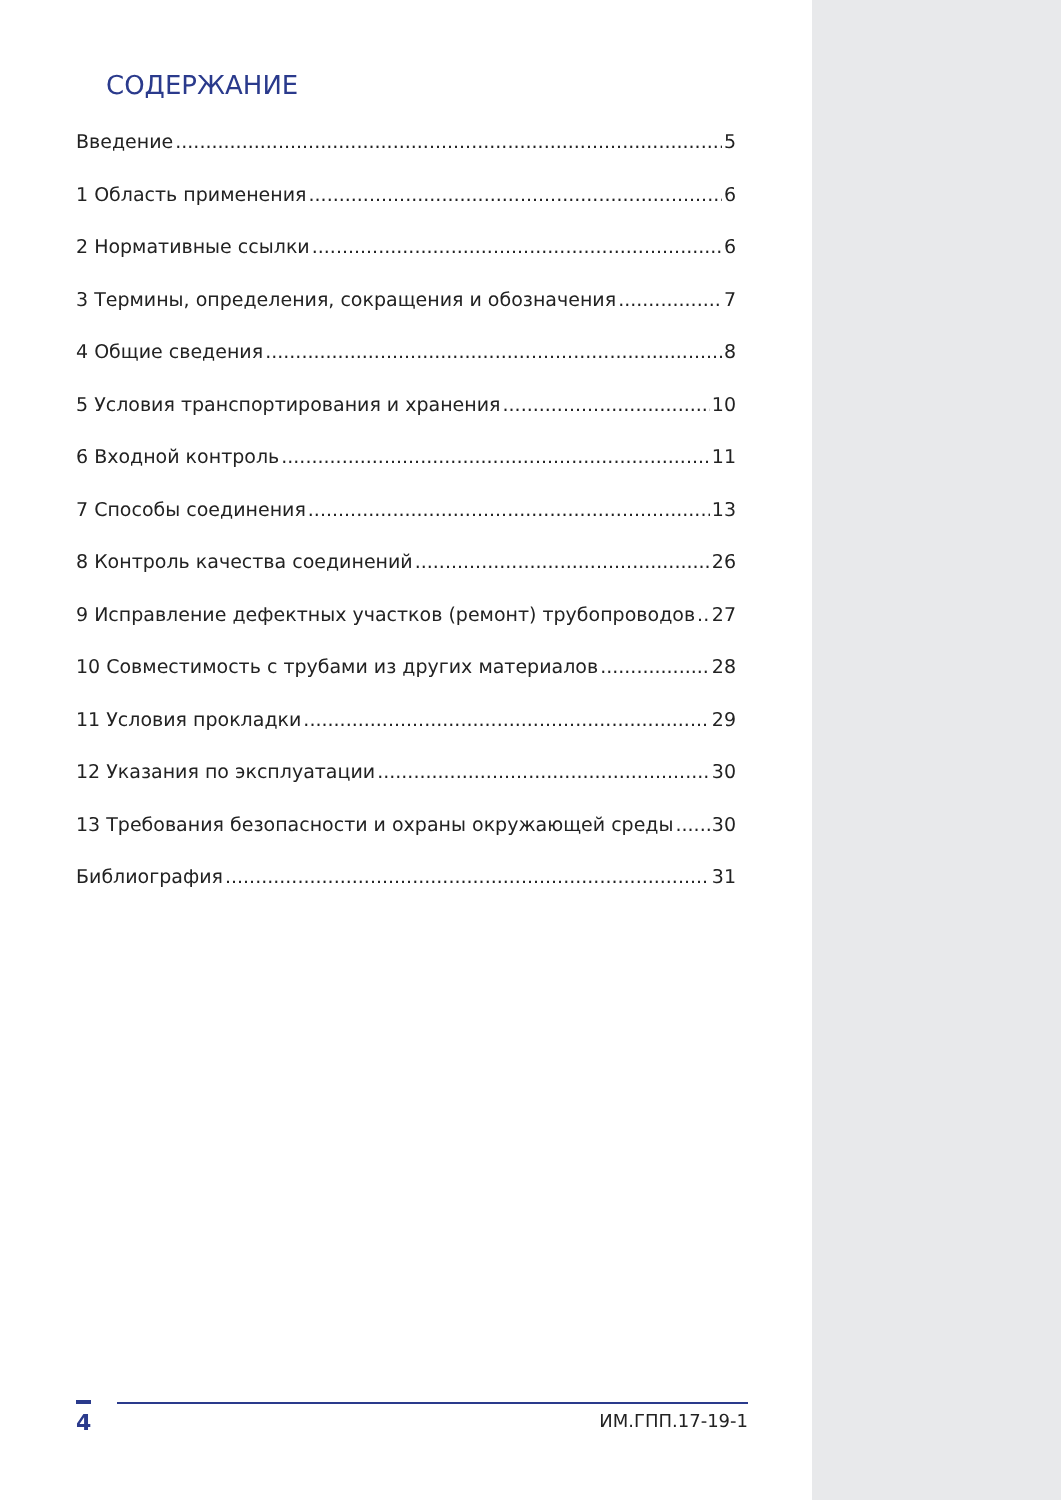СОДЕРЖАНИЕ
Введение 5
1 Область применения 6
2 Нормативные ссылки 6
3 Термины, определения, сокращения и обозначения 7
4 Общие сведения 8
5 Условия транспортирования и хранения 10
6 Входной контроль 11
7 Способы соединения 13
8 Контроль качества соединений 26
9 Исправление дефектных участков (ремонт) трубопроводов 27
10 Совместимость с трубами из других материалов 28
11 Условия прокладки 29
12 Указания по эксплуатации 30
13 Требования безопасности и охраны окружающей среды 30
Библиография 31
4 ИМ.ГПП.17-19-1